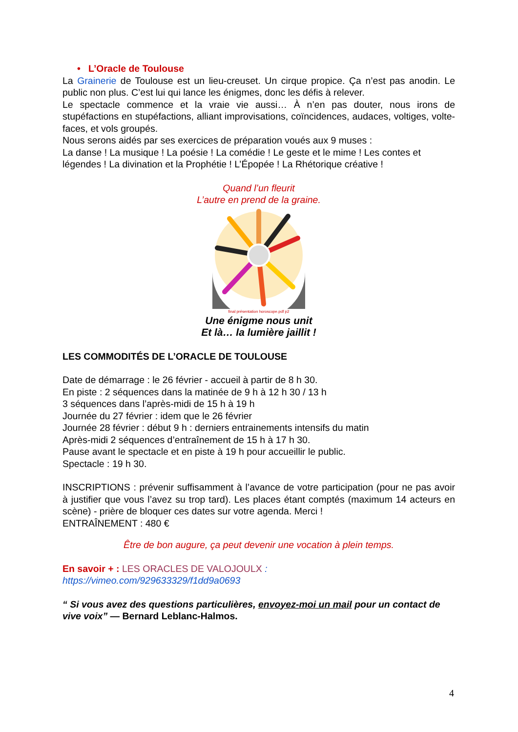• L’Oracle de Toulouse
La Grainerie de Toulouse est un lieu-creuset. Un cirque propice. Ça n’est pas anodin. Le public non plus. C’est lui qui lance les énigmes, donc les défis à relever.
Le spectacle commence et la vraie vie aussi… À n’en pas douter, nous irons de stupéfactions en stupéfactions, alliant improvisations, coïncidences, audaces, voltiges, volte-faces, et vols groupés.
Nous serons aidés par ses exercices de préparation voués aux 9 muses :
La danse ! La musique ! La poésie ! La comédie ! Le geste et le mime ! Les contes et légendes ! La divination et la Prophétie ! L’Épopée ! La Rhétorique créative !
Quand l’un fleurit
L’autre en prend de la graine.
final présentation horoscope.pdf p2
Une énigme nous unit
Et là… la lumière jaillit !
LES COMMODITÉS DE L’ORACLE DE TOULOUSE
Date de démarrage : le 26 février - accueil à partir de 8 h 30.
En piste : 2 séquences dans la matinée de 9 h à 12 h 30 / 13 h
3 séquences dans l’après-midi de 15 h à 19 h
Journée du 27 février : idem que le 26 février
Journée 28 février : début 9 h : derniers entrainements intensifs du matin
Après-midi 2 séquences d’entraînement de 15 h à 17 h 30.
Pause avant le spectacle et en piste à 19 h pour accueillir le public.
Spectacle : 19 h 30.
INSCRIPTIONS : prévenir suffisamment à l’avance de votre participation (pour ne pas avoir à justifier que vous l’avez su trop tard). Les places étant comptés (maximum 14 acteurs en scène) - prière de bloquer ces dates sur votre agenda. Merci !
ENTRAÎNEMENT : 480 €
Être de bon augure, ça peut devenir une vocation à plein temps.
En savoir + : LES ORACLES DE VALOJOULX :
https://vimeo.com/929633329/f1dd9a0693
“ Si vous avez des questions particulières, envoyez-moi un mail pour un contact de vive voix” — Bernard Leblanc-Halmos.
4